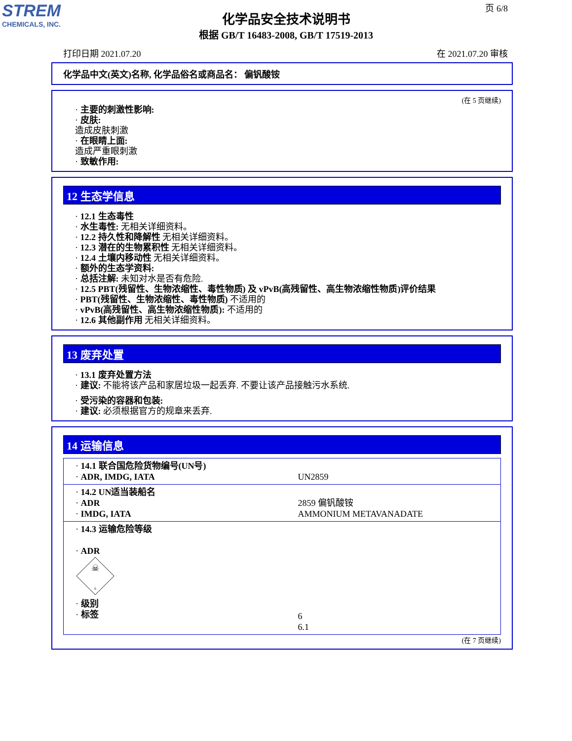STREM
CHEMICALS, INC.
页 6/8
化学品安全技术说明书
根据 GB/T 16483-2008, GB/T 17519-2013
打印日期 2021.07.20 在 2021.07.20 审核
化学品中文(英文)名称, 化学品俗名或商品名： 偏钒酸铵
(在 5 页继续)
· 主要的刺激性影响:
· 皮肤:
造成皮肤刺激
· 在眼睛上面:
造成严重眼刺激
· 致敏作用:
12 生态学信息
· 12.1 生态毒性
· 水生毒性: 无相关详细资料。
· 12.2 持久性和降解性 无相关详细资料。
· 12.3 潜在的生物累积性 无相关详细资料。
· 12.4 土壤内移动性 无相关详细资料。
· 额外的生态学资料:
· 总括注解: 未知对水是否有危险.
· 12.5 PBT(残留性、生物浓缩性、毒性物质) 及 vPvB(高残留性、高生物浓缩性物质)评价结果
· PBT(残留性、生物浓缩性、毒性物质) 不适用的
· vPvB(高残留性、高生物浓缩性物质): 不适用的
· 12.6 其他副作用 无相关详细资料。
13 废弃处置
· 13.1 废弃处置方法
· 建议: 不能将该产品和家居垃圾一起丢弃. 不要让该产品接触污水系统.
· 受污染的容器和包装:
· 建议: 必须根据官方的规章来丢弃.
14 运输信息
| · 14.1 联合国危险货物编号(UN号) · ADR, IMDG, IATA | UN2859 |
| · 14.2 UN适当装船名 · ADR · IMDG, IATA | 2859 偏钒酸铵 AMMONIUM METAVANADATE |
| · 14.3 运输危险等级 · ADR ☠ 6 · 级别 · 标签 | 6 6.1 |
(在 7 页继续)